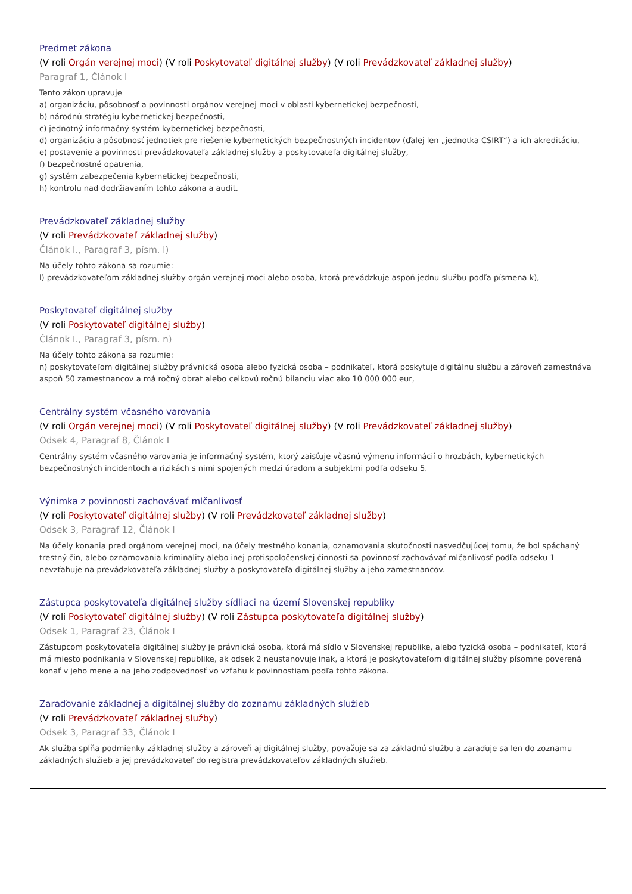Predmet zákona
(V roli Orgán verejnej moci) (V roli Poskytovateľ digitálnej služby) (V roli Prevádzkovateľ základnej služby)
Paragraf 1, Článok I
Tento zákon upravuje
a) organizáciu, pôsobnosť a povinnosti orgánov verejnej moci v oblasti kybernetickej bezpečnosti,
b) národnú stratégiu kybernetickej bezpečnosti,
c) jednotný informačný systém kybernetickej bezpečnosti,
d) organizáciu a pôsobnosť jednotiek pre riešenie kybernetických bezpečnostných incidentov (ďalej len „jednotka CSIRT“) a ich akreditáciu,
e) postavenie a povinnosti prevádzkovateľa základnej služby a poskytovateľa digitálnej služby,
f) bezpečnostné opatrenia,
g) systém zabezpečenia kybernetickej bezpečnosti,
h) kontrolu nad dodržiavaním tohto zákona a audit.
Prevádzkovateľ základnej služby
(V roli Prevádzkovateľ základnej služby)
Článok I., Paragraf 3, písm. l)
Na účely tohto zákona sa rozumie:
l) prevádzkovateľom základnej služby orgán verejnej moci alebo osoba, ktorá prevádzkuje aspoň jednu službu podľa písmena k),
Poskytovateľ digitálnej služby
(V roli Poskytovateľ digitálnej služby)
Článok I., Paragraf 3, písm. n)
Na účely tohto zákona sa rozumie:
n) poskytovateľom digitálnej služby právnická osoba alebo fyzická osoba – podnikateľ, ktorá poskytuje digitálnu službu a zároveň zamestnáva aspoň 50 zamestnancov a má ročný obrat alebo celkovú ročnú bilanciu viac ako 10 000 000 eur,
Centrálny systém včasného varovania
(V roli Orgán verejnej moci) (V roli Poskytovateľ digitálnej služby) (V roli Prevádzkovateľ základnej služby)
Odsek 4, Paragraf 8, Článok I
Centrálny systém včasného varovania je informačný systém, ktorý zaisťuje včasnú výmenu informácií o hrozbách, kybernetických bezpečnostných incidentoch a rizikách s nimi spojených medzi úradom a subjektmi podľa odseku 5.
Výnimka z povinnosti zachovávať mlčanlivosť
(V roli Poskytovateľ digitálnej služby) (V roli Prevádzkovateľ základnej služby)
Odsek 3, Paragraf 12, Článok I
Na účely konania pred orgánom verejnej moci, na účely trestného konania, oznamovania skutočnosti nasvedčujúcej tomu, že bol spáchaný trestný čin, alebo oznamovania kriminality alebo inej protispoločenskej činnosti sa povinnosť zachovávať mlčanlivosť podľa odseku 1 nevzťahuje na prevádzkovateľa základnej služby a poskytovateľa digitálnej služby a jeho zamestnancov.
Zástupca poskytovateľa digitálnej služby sídliaci na území Slovenskej republiky
(V roli Poskytovateľ digitálnej služby) (V roli Zástupca poskytovateľa digitálnej služby)
Odsek 1, Paragraf 23, Článok I
Zástupcom poskytovateľa digitálnej služby je právnická osoba, ktorá má sídlo v Slovenskej republike, alebo fyzická osoba – podnikateľ, ktorá má miesto podnikania v Slovenskej republike, ak odsek 2 neustanovuje inak, a ktorá je poskytovateľom digitálnej služby písomne poverená konať v jeho mene a na jeho zodpovednosť vo vzťahu k povinnostiam podľa tohto zákona.
Zaraďovanie základnej a digitálnej služby do zoznamu základných služieb
(V roli Prevádzkovateľ základnej služby)
Odsek 3, Paragraf 33, Článok I
Ak služba spĺňa podmienky základnej služby a zároveň aj digitálnej služby, považuje sa za základnú službu a zaraďuje sa len do zoznamu základných služieb a jej prevádzkovateľ do registra prevádzkovateľov základných služieb.